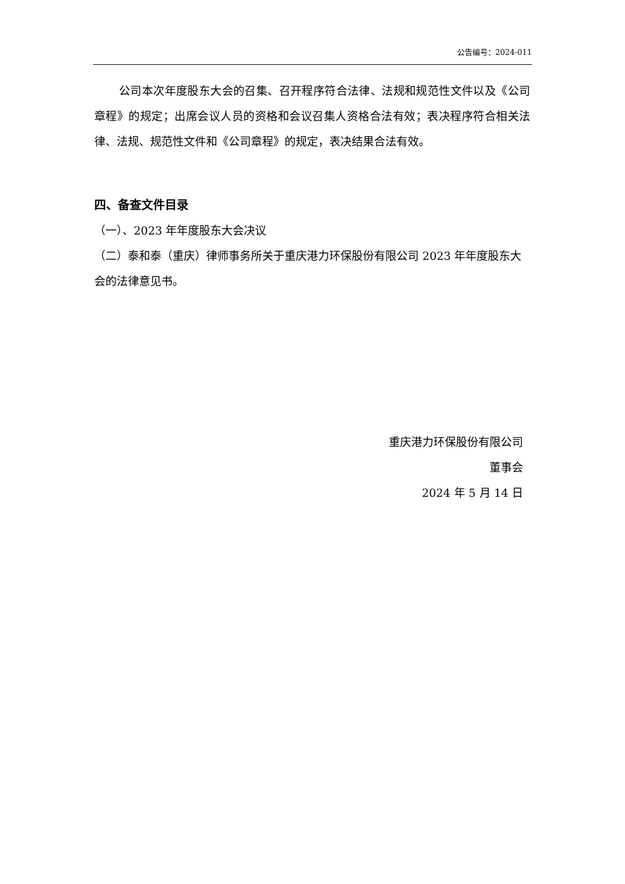公告编号：2024-011
公司本次年度股东大会的召集、召开程序符合法律、法规和规范性文件以及《公司章程》的规定；出席会议人员的资格和会议召集人资格合法有效；表决程序符合相关法律、法规、规范性文件和《公司章程》的规定，表决结果合法有效。
四、备查文件目录
（一）、2023 年年度股东大会决议
（二）泰和泰（重庆）律师事务所关于重庆港力环保股份有限公司 2023 年年度股东大会的法律意见书。
重庆港力环保股份有限公司
董事会
2024 年 5 月 14 日